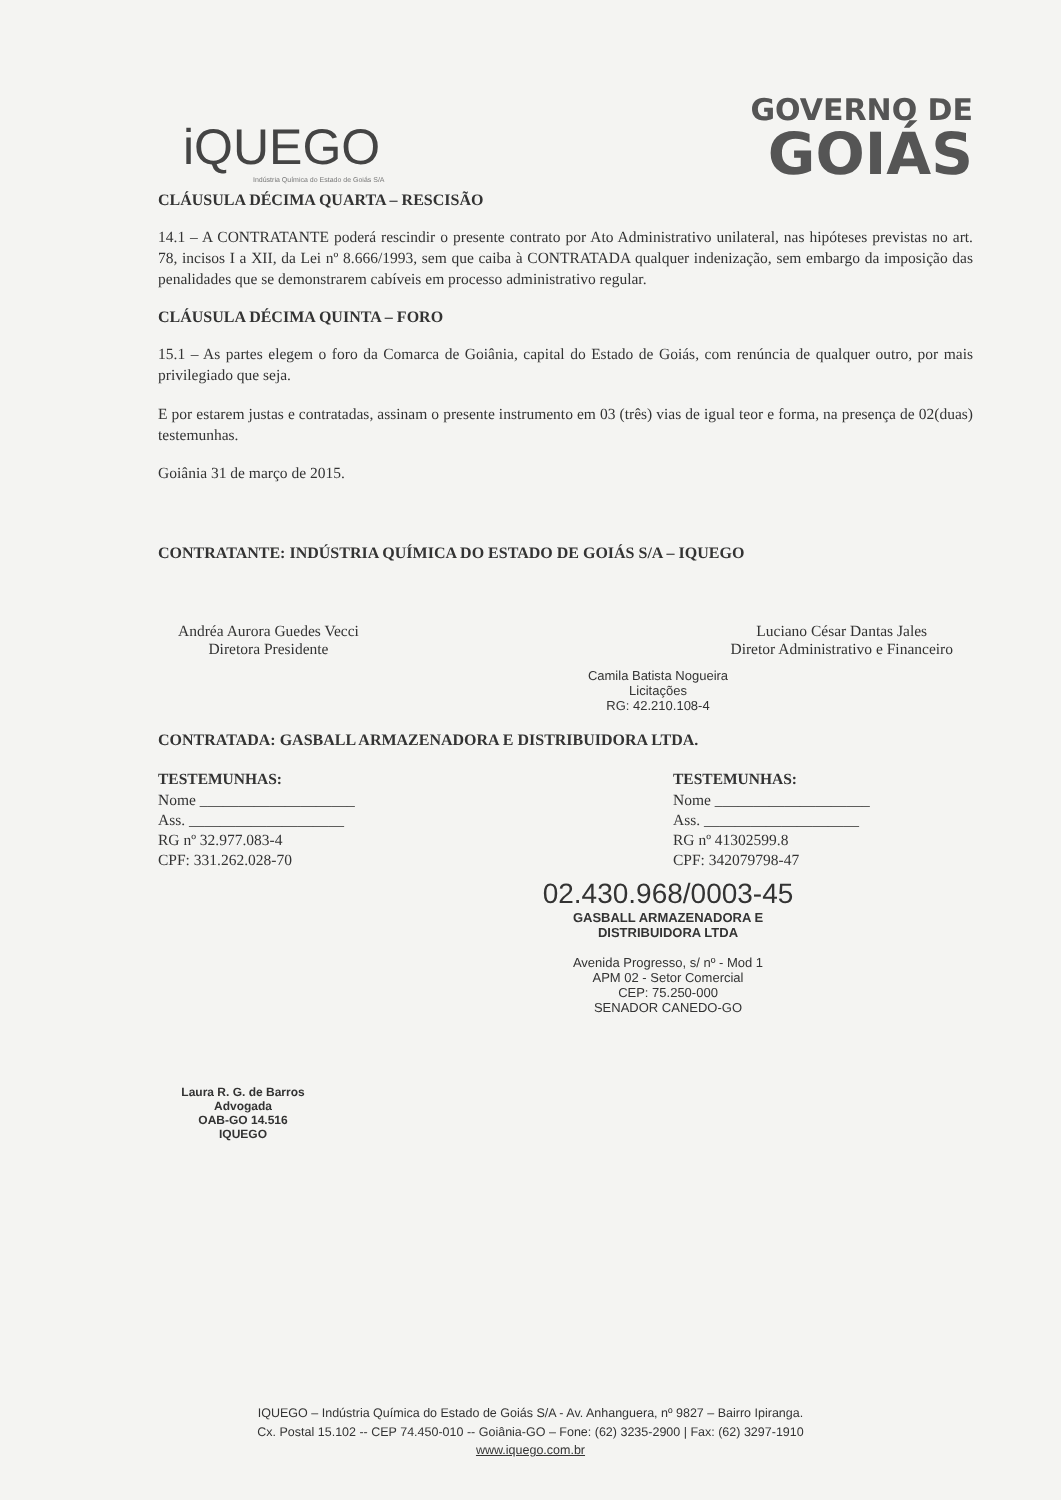iQUEGO
Indústria Química do Estado de Goiás S/A
GOVERNO DE
GOIÁS
CLÁUSULA DÉCIMA QUARTA – RESCISÃO
14.1 – A CONTRATANTE poderá rescindir o presente contrato por Ato Administrativo unilateral, nas hipóteses previstas no art. 78, incisos I a XII, da Lei nº 8.666/1993, sem que caiba à CONTRATADA qualquer indenização, sem embargo da imposição das penalidades que se demonstrarem cabíveis em processo administrativo regular.
CLÁUSULA DÉCIMA QUINTA – FORO
15.1 – As partes elegem o foro da Comarca de Goiânia, capital do Estado de Goiás, com renúncia de qualquer outro, por mais privilegiado que seja.
E por estarem justas e contratadas, assinam o presente instrumento em 03 (três) vias de igual teor e forma, na presença de 02(duas) testemunhas.
Goiânia 31 de março de 2015.
CONTRATANTE: INDÚSTRIA QUÍMICA DO ESTADO DE GOIÁS S/A – IQUEGO
Andréa Aurora Guedes Vecci
Diretora Presidente
Luciano César Dantas Jales
Diretor Administrativo e Financeiro
Camila Batista Nogueira
Licitações
RG: 42.210.108-4
CONTRATADA: GASBALL ARMAZENADORA E DISTRIBUIDORA LTDA.
TESTEMUNHAS:
Nome ____________________
Ass. ____________________
RG nº 32.977.083-4
CPF: 331.262.028-70
TESTEMUNHAS:
Nome ____________________
Ass. ____________________
RG nº 41302599.8
CPF: 342079798-47
02.430.968/0003-45
GASBALL ARMAZENADORA E
DISTRIBUIDORA LTDA
Avenida Progresso, s/ nº - Mod 1
APM 02 - Setor Comercial
CEP: 75.250-000
SENADOR CANEDO-GO
Laura R. G. de Barros
Advogada
OAB-GO 14.516
IQUEGO
IQUEGO – Indústria Química do Estado de Goiás S/A - Av. Anhanguera, nº 9827 – Bairro Ipiranga.
Cx. Postal 15.102 -- CEP 74.450-010 -- Goiânia-GO – Fone: (62) 3235-2900 | Fax: (62) 3297-1910
www.iquego.com.br